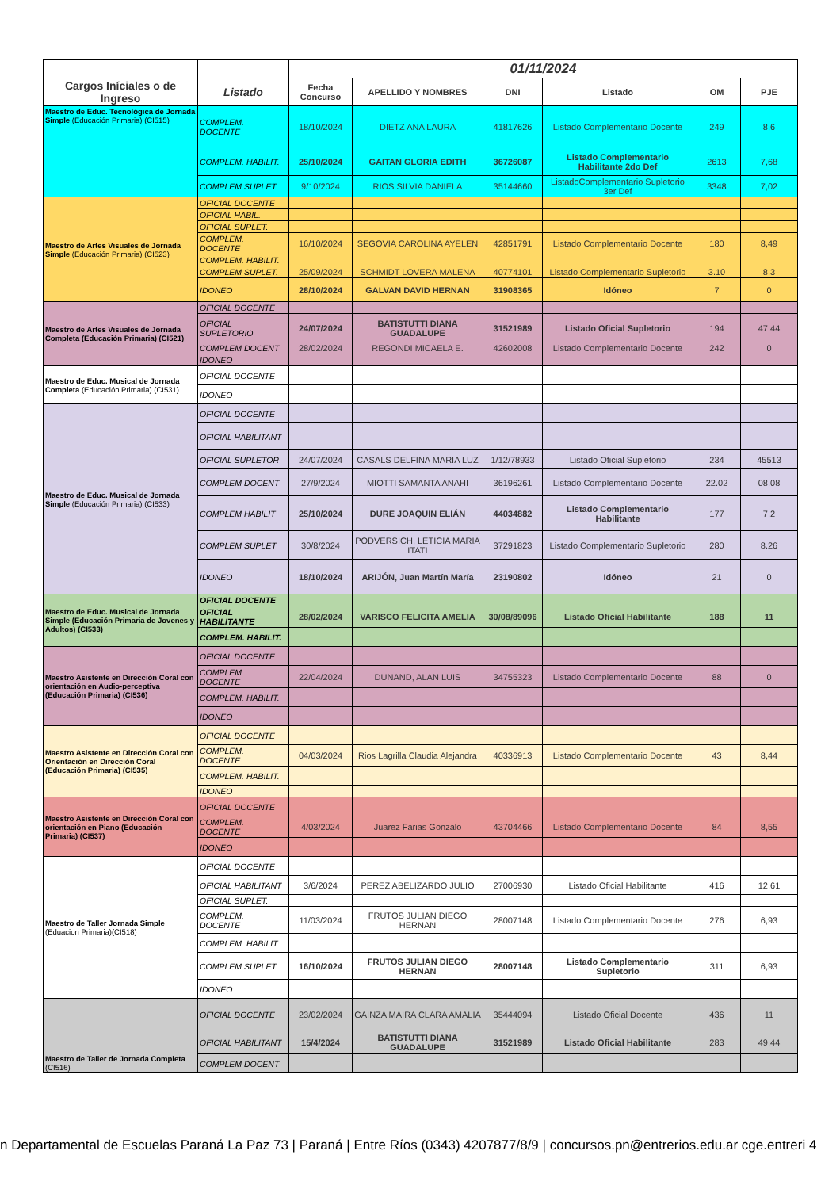| | | 01/11/2024 | | | | | |
| --- | --- | --- | --- | --- | --- | --- | --- |
| Cargos Iníciales o de Ingreso | Listado | Fecha Concurso | APELLIDO Y NOMBRES | DNI | Listado | OM | PJE |
| Maestro de Educ. Tecnológica de Jornada Simple (Educación Primaria) (CI515) | COMPLEM. DOCENTE | 18/10/2024 | DIETZ ANA LAURA | 41817626 | Listado Complementario Docente | 249 | 8,6 |
| | COMPLEM. HABILIT. | 25/10/2024 | GAITAN GLORIA EDITH | 36726087 | Listado Complementario Habilitante 2do Def | 2613 | 7,68 |
| | COMPLEM SUPLET. | 9/10/2024 | RIOS SILVIA DANIELA | 35144660 | ListadoComplementario Supletorio 3er Def | 3348 | 7,02 |
| Maestro de Artes Visuales de Jornada Simple (Educación Primaria) (CI523) | OFICIAL DOCENTE | | | | | | |
| | OFICIAL HABIL. | | | | | | |
| | OFICIAL SUPLET. | | | | | | |
| | COMPLEM. DOCENTE | 16/10/2024 | SEGOVIA CAROLINA AYELEN | 42851791 | Listado Complementario Docente | 180 | 8,49 |
| | COMPLEM. HABILIT. | | | | | | |
| | COMPLEM SUPLET. | 25/09/2024 | SCHMIDT LOVERA MALENA | 40774101 | Listado Complementario Supletorio | 3.10 | 8.3 |
| | IDONEO | 28/10/2024 | GALVAN DAVID HERNAN | 31908365 | Idóneo | 7 | 0 |
| Maestro de Artes Visuales de Jornada Completa (Educación Primaria) (CI521) | OFICIAL DOCENTE | | | | | | |
| | OFICIAL SUPLETORIO | 24/07/2024 | BATISTUTTI DIANA GUADALUPE | 31521989 | Listado Oficial Supletorio | 194 | 47.44 |
| | COMPLEM DOCENT | 28/02/2024 | REGONDI MICAELA E. | 42602008 | Listado Complementario Docente | 242 | 0 |
| | IDONEO | | | | | | |
| Maestro de Educ. Musical de Jornada Completa (Educación Primaria) (CI531) | OFICIAL DOCENTE | | | | | | |
| | IDONEO | | | | | | |
| Maestro de Educ. Musical de Jornada Simple (Educación Primaria) (CI533) | OFICIAL DOCENTE | | | | | | |
| | OFICIAL HABILITANT | | | | | | |
| | OFICIAL SUPLETOR | 24/07/2024 | CASALS DELFINA MARIA LUZ | 1/12/78933 | Listado Oficial Supletorio | 234 | 45513 |
| | COMPLEM DOCENT | 27/9/2024 | MIOTTI SAMANTA ANAHI | 36196261 | Listado Complementario Docente | 22.02 | 08.08 |
| | COMPLEM HABILIT | 25/10/2024 | DURE JOAQUIN ELIÁN | 44034882 | Listado Complementario Habilitante | 177 | 7.2 |
| | COMPLEM SUPLET | 30/8/2024 | PODVERSICH, LETICIA MARIA ITATI | 37291823 | Listado Complementario Supletorio | 280 | 8.26 |
| | IDONEO | 18/10/2024 | ARIJÓN, Juan Martín María | 23190802 | Idóneo | 21 | 0 |
| Maestro de Educ. Musical de Jornada Simple (Educación Primaria de Jovenes y Adultos) (CI533) | OFICIAL DOCENTE | | | | | | |
| | OFICIAL HABILITANTE | 28/02/2024 | VARISCO FELICITA AMELIA | 30/08/89096 | Listado Oficial Habilitante | 188 | 11 |
| | COMPLEM. HABILIT. | | | | | | |
| Maestro Asistente en Dirección Coral con orientación en Audio-perceptiva (Educación Primaria) (CI536) | OFICIAL DOCENTE | | | | | | |
| | COMPLEM. DOCENTE | 22/04/2024 | DUNAND, ALAN LUIS | 34755323 | Listado Complementario Docente | 88 | 0 |
| | COMPLEM. HABILIT. | | | | | | |
| | IDONEO | | | | | | |
| Maestro Asistente en Dirección Coral con Orientación en Dirección Coral (Educación Primaria) (CI535) | OFICIAL DOCENTE | | | | | | |
| | COMPLEM. DOCENTE | 04/03/2024 | Rios Lagrilla Claudia Alejandra | 40336913 | Listado Complementario Docente | 43 | 8,44 |
| | COMPLEM. HABILIT. | | | | | | |
| | IDONEO | | | | | | |
| Maestro Asistente en Dirección Coral con orientación en Piano (Educación Primaria) (CI537) | OFICIAL DOCENTE | | | | | | |
| | COMPLEM. DOCENTE | 4/03/2024 | Juarez Farias Gonzalo | 43704466 | Listado Complementario Docente | 84 | 8,55 |
| | IDONEO | | | | | | |
| Maestro de Taller Jornada Simple (Eduacion Primaria)(CI518) | OFICIAL DOCENTE | | | | | | |
| | OFICIAL HABILITANT | 3/6/2024 | PEREZ ABELIZARDO JULIO | 27006930 | Listado Oficial Habilitante | 416 | 12.61 |
| | OFICIAL SUPLET. | | | | | | |
| | COMPLEM. DOCENTE | 11/03/2024 | FRUTOS JULIAN DIEGO HERNAN | 28007148 | Listado Complementario Docente | 276 | 6,93 |
| | COMPLEM. HABILIT. | | | | | | |
| | COMPLEM SUPLET. | 16/10/2024 | FRUTOS JULIAN DIEGO HERNAN | 28007148 | Listado Complementario Supletorio | 311 | 6,93 |
| | IDONEO | | | | | | |
| Maestro de Taller de Jornada Completa (CI516) | OFICIAL DOCENTE | 23/02/2024 | GAINZA MAIRA CLARA AMALIA | 35444094 | Listado Oficial Docente | 436 | 11 |
| | OFICIAL HABILITANT | 15/4/2024 | BATISTUTTI DIANA GUADALUPE | 31521989 | Listado Oficial Habilitante | 283 | 49.44 |
| | COMPLEM DOCENT | | | | | | |
n Departamental de Escuelas Paraná La Paz 73 | Paraná | Entre Ríos (0343) 4207877/8/9 | concursos.pn@entrerios.edu.ar cge.entreri 4